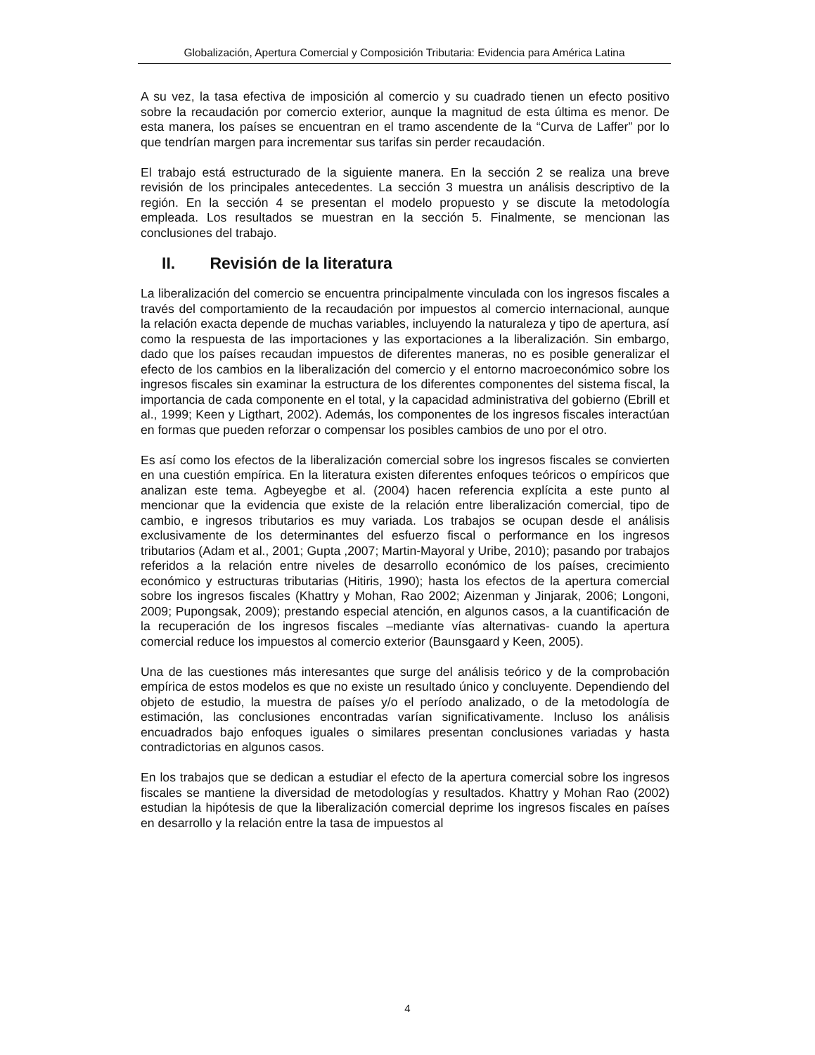Globalización, Apertura Comercial y Composición Tributaria: Evidencia para América Latina
A su vez, la tasa efectiva de imposición al comercio y su cuadrado tienen un efecto positivo sobre la recaudación por comercio exterior, aunque la magnitud de esta última es menor. De esta manera, los países se encuentran en el tramo ascendente de la “Curva de Laffer” por lo que tendrían margen para incrementar sus tarifas sin perder recaudación.
El trabajo está estructurado de la siguiente manera. En la sección 2 se realiza una breve revisión de los principales antecedentes. La sección 3 muestra un análisis descriptivo de la región. En la sección 4 se presentan el modelo propuesto y se discute la metodología empleada. Los resultados se muestran en la sección 5. Finalmente, se mencionan las conclusiones del trabajo.
II. Revisión de la literatura
La liberalización del comercio se encuentra principalmente vinculada con los ingresos fiscales a través del comportamiento de la recaudación por impuestos al comercio internacional, aunque la relación exacta depende de muchas variables, incluyendo la naturaleza y tipo de apertura, así como la respuesta de las importaciones y las exportaciones a la liberalización. Sin embargo, dado que los países recaudan impuestos de diferentes maneras, no es posible generalizar el efecto de los cambios en la liberalización del comercio y el entorno macroeconómico sobre los ingresos fiscales sin examinar la estructura de los diferentes componentes del sistema fiscal, la importancia de cada componente en el total, y la capacidad administrativa del gobierno (Ebrill et al., 1999; Keen y Ligthart, 2002). Además, los componentes de los ingresos fiscales interactúan en formas que pueden reforzar o compensar los posibles cambios de uno por el otro.
Es así como los efectos de la liberalización comercial sobre los ingresos fiscales se convierten en una cuestión empírica. En la literatura existen diferentes enfoques teóricos o empíricos que analizan este tema. Agbeyegbe et al. (2004) hacen referencia explícita a este punto al mencionar que la evidencia que existe de la relación entre liberalización comercial, tipo de cambio, e ingresos tributarios es muy variada. Los trabajos se ocupan desde el análisis exclusivamente de los determinantes del esfuerzo fiscal o performance en los ingresos tributarios (Adam et al., 2001; Gupta ,2007; Martin-Mayoral y Uribe, 2010); pasando por trabajos referidos a la relación entre niveles de desarrollo económico de los países, crecimiento económico y estructuras tributarias (Hitiris, 1990); hasta los efectos de la apertura comercial sobre los ingresos fiscales (Khattry y Mohan, Rao 2002; Aizenman y Jinjarak, 2006; Longoni, 2009; Pupongsak, 2009); prestando especial atención, en algunos casos, a la cuantificación de la recuperación de los ingresos fiscales –mediante vías alternativas- cuando la apertura comercial reduce los impuestos al comercio exterior (Baunsgaard y Keen, 2005).
Una de las cuestiones más interesantes que surge del análisis teórico y de la comprobación empírica de estos modelos es que no existe un resultado único y concluyente. Dependiendo del objeto de estudio, la muestra de países y/o el período analizado, o de la metodología de estimación, las conclusiones encontradas varían significativamente. Incluso los análisis encuadrados bajo enfoques iguales o similares presentan conclusiones variadas y hasta contradictorias en algunos casos.
En los trabajos que se dedican a estudiar el efecto de la apertura comercial sobre los ingresos fiscales se mantiene la diversidad de metodologías y resultados. Khattry y Mohan Rao (2002) estudian la hipótesis de que la liberalización comercial deprime los ingresos fiscales en países en desarrollo y la relación entre la tasa de impuestos al
4